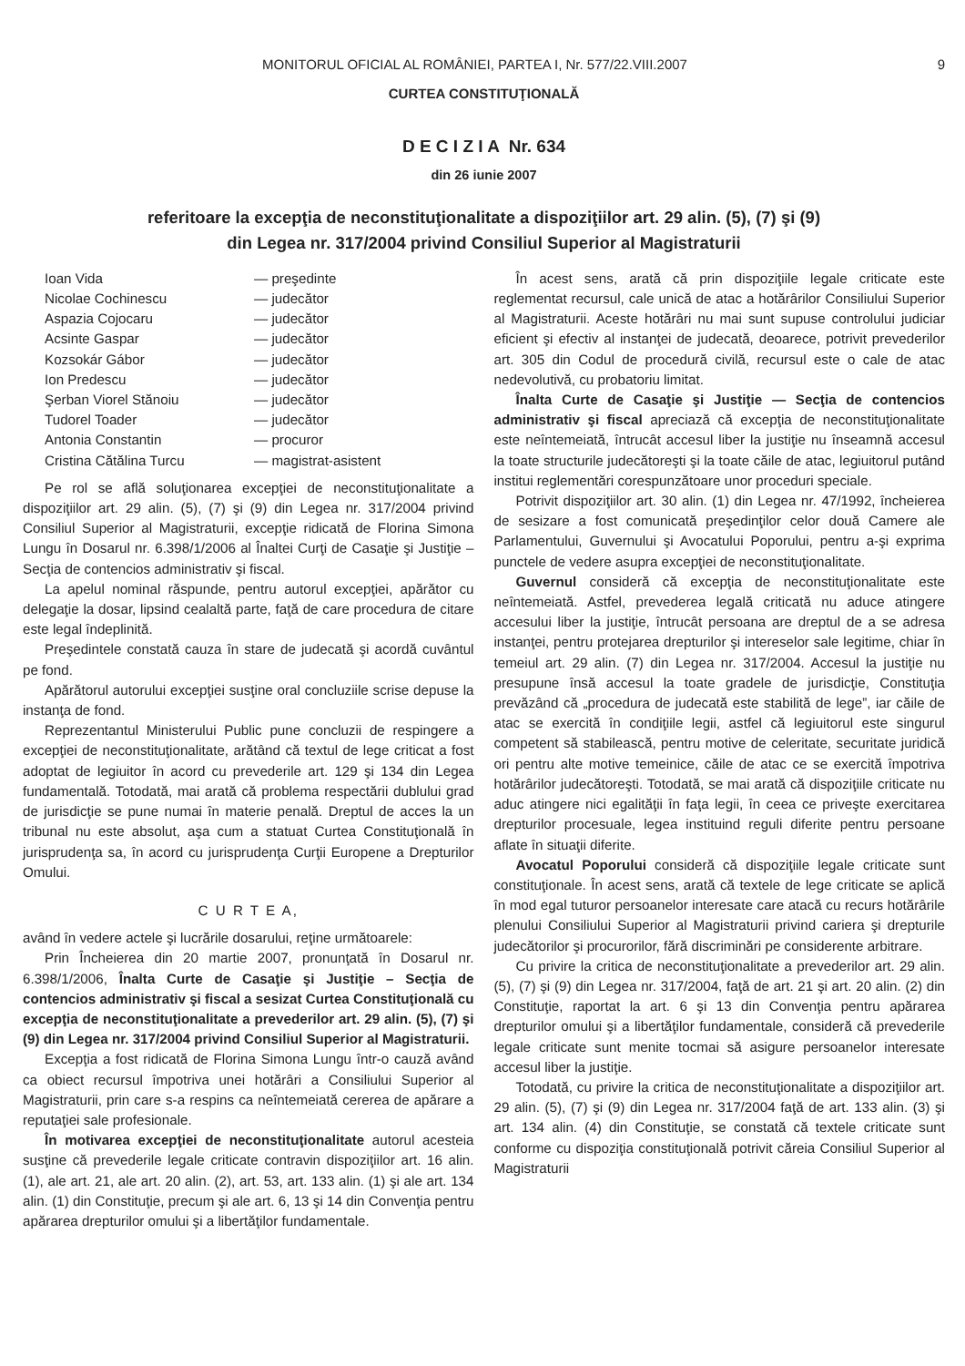MONITORUL OFICIAL AL ROMÂNIEI, PARTEA I, Nr. 577/22.VIII.2007 9
CURTEA CONSTITUŢIONALĂ
D E C I Z I A Nr. 634
din 26 iunie 2007
referitoare la excepţia de neconstituţionalitate a dispoziţiilor art. 29 alin. (5), (7) şi (9)
din Legea nr. 317/2004 privind Consiliul Superior al Magistraturii
Ioan Vida — preşedinte
Nicolae Cochinescu — judecător
Aspazia Cojocaru — judecător
Acsinte Gaspar — judecător
Kozsokár Gábor — judecător
Ion Predescu — judecător
Şerban Viorel Stănoiu — judecător
Tudorel Toader — judecător
Antonia Constantin — procuror
Cristina Cătălina Turcu — magistrat-asistent
Pe rol se află soluţionarea excepţiei de neconstituţionalitate a dispoziţiilor art. 29 alin. (5), (7) şi (9) din Legea nr. 317/2004 privind Consiliul Superior al Magistraturii, excepţie ridicată de Florina Simona Lungu în Dosarul nr. 6.398/1/2006 al Înaltei Curţi de Casaţie şi Justiţie – Secţia de contencios administrativ şi fiscal.
La apelul nominal răspunde, pentru autorul excepţiei, apărător cu delegaţie la dosar, lipsind cealaltă parte, faţă de care procedura de citare este legal îndeplinită.
Preşedintele constată cauza în stare de judecată şi acordă cuvântul pe fond.
Apărătorul autorului excepţiei susţine oral concluziile scrise depuse la instanţa de fond.
Reprezentantul Ministerului Public pune concluzii de respingere a excepţiei de neconstituţionalitate, arătând că textul de lege criticat a fost adoptat de legiuitor în acord cu prevederile art. 129 şi 134 din Legea fundamentală. Totodată, mai arată că problema respectării dublului grad de jurisdicţie se pune numai în materie penală. Dreptul de acces la un tribunal nu este absolut, aşa cum a statuat Curtea Constituţională în jurisprudenţa sa, în acord cu jurisprudenţa Curţii Europene a Drepturilor Omului.
C U R T E A,
având în vedere actele şi lucrările dosarului, reţine următoarele:
Prin Încheierea din 20 martie 2007, pronunţată în Dosarul nr. 6.398/1/2006, Înalta Curte de Casaţie şi Justiţie – Secţia de contencios administrativ şi fiscal a sesizat Curtea Constituţională cu excepţia de neconstituţionalitate a prevederilor art. 29 alin. (5), (7) şi (9) din Legea nr. 317/2004 privind Consiliul Superior al Magistraturii.
Excepţia a fost ridicată de Florina Simona Lungu într-o cauză având ca obiect recursul împotriva unei hotărâri a Consiliului Superior al Magistraturii, prin care s-a respins ca neîntemeiată cererea de apărare a reputaţiei sale profesionale.
În motivarea excepţiei de neconstituţionalitate autorul acesteia susţine că prevederile legale criticate contravin dispoziţiilor art. 16 alin. (1), ale art. 21, ale art. 20 alin. (2), art. 53, art. 133 alin. (1) şi ale art. 134 alin. (1) din Constituţie, precum şi ale art. 6, 13 şi 14 din Convenţia pentru apărarea drepturilor omului şi a libertăţilor fundamentale.
În acest sens, arată că prin dispoziţiile legale criticate este reglementat recursul, cale unică de atac a hotărârilor Consiliului Superior al Magistraturii. Aceste hotărâri nu mai sunt supuse controlului judiciar eficient şi efectiv al instanţei de judecată, deoarece, potrivit prevederilor art. 305 din Codul de procedură civilă, recursul este o cale de atac nedevolutivă, cu probatoriu limitat.
Înalta Curte de Casaţie şi Justiţie — Secţia de contencios administrativ şi fiscal apreciază că excepţia de neconstituţionalitate este neîntemeiată, întrucât accesul liber la justiţie nu înseamnă accesul la toate structurile judecătoreşti şi la toate căile de atac, legiuitorul putând institui reglementări corespunzătoare unor proceduri speciale.
Potrivit dispoziţiilor art. 30 alin. (1) din Legea nr. 47/1992, încheierea de sesizare a fost comunicată preşedinţilor celor două Camere ale Parlamentului, Guvernului şi Avocatului Poporului, pentru a-şi exprima punctele de vedere asupra excepţiei de neconstituţionalitate.
Guvernul consideră că excepţia de neconstituţionalitate este neîntemeiată. Astfel, prevederea legală criticată nu aduce atingere accesului liber la justiţie, întrucât persoana are dreptul de a se adresa instanţei, pentru protejarea drepturilor şi intereselor sale legitime, chiar în temeiul art. 29 alin. (7) din Legea nr. 317/2004. Accesul la justiţie nu presupune însă accesul la toate gradele de jurisdicţie, Constituţia prevăzând că „procedura de judecată este stabilită de lege”, iar căile de atac se exercită în condiţiile legii, astfel că legiuitorul este singurul competent să stabilească, pentru motive de celeritate, securitate juridică ori pentru alte motive temeinice, căile de atac ce se exercită împotriva hotărârilor judecătoreşti. Totodată, se mai arată că dispoziţiile criticate nu aduc atingere nici egalităţii în faţa legii, în ceea ce priveşte exercitarea drepturilor procesuale, legea instituind reguli diferite pentru persoane aflate în situaţii diferite.
Avocatul Poporului consideră că dispoziţiile legale criticate sunt constituţionale. În acest sens, arată că textele de lege criticate se aplică în mod egal tuturor persoanelor interesate care atacă cu recurs hotărârile plenului Consiliului Superior al Magistraturii privind cariera şi drepturile judecătorilor şi procurorilor, fără discriminări pe considerente arbitrare.
Cu privire la critica de neconstituţionalitate a prevederilor art. 29 alin. (5), (7) şi (9) din Legea nr. 317/2004, faţă de art. 21 şi art. 20 alin. (2) din Constituţie, raportat la art. 6 şi 13 din Convenţia pentru apărarea drepturilor omului şi a libertăţilor fundamentale, consideră că prevederile legale criticate sunt menite tocmai să asigure persoanelor interesate accesul liber la justiţie.
Totodată, cu privire la critica de neconstituţionalitate a dispoziţiilor art. 29 alin. (5), (7) şi (9) din Legea nr. 317/2004 faţă de art. 133 alin. (3) şi art. 134 alin. (4) din Constituţie, se constată că textele criticate sunt conforme cu dispoziţia constituţională potrivit căreia Consiliul Superior al Magistraturii